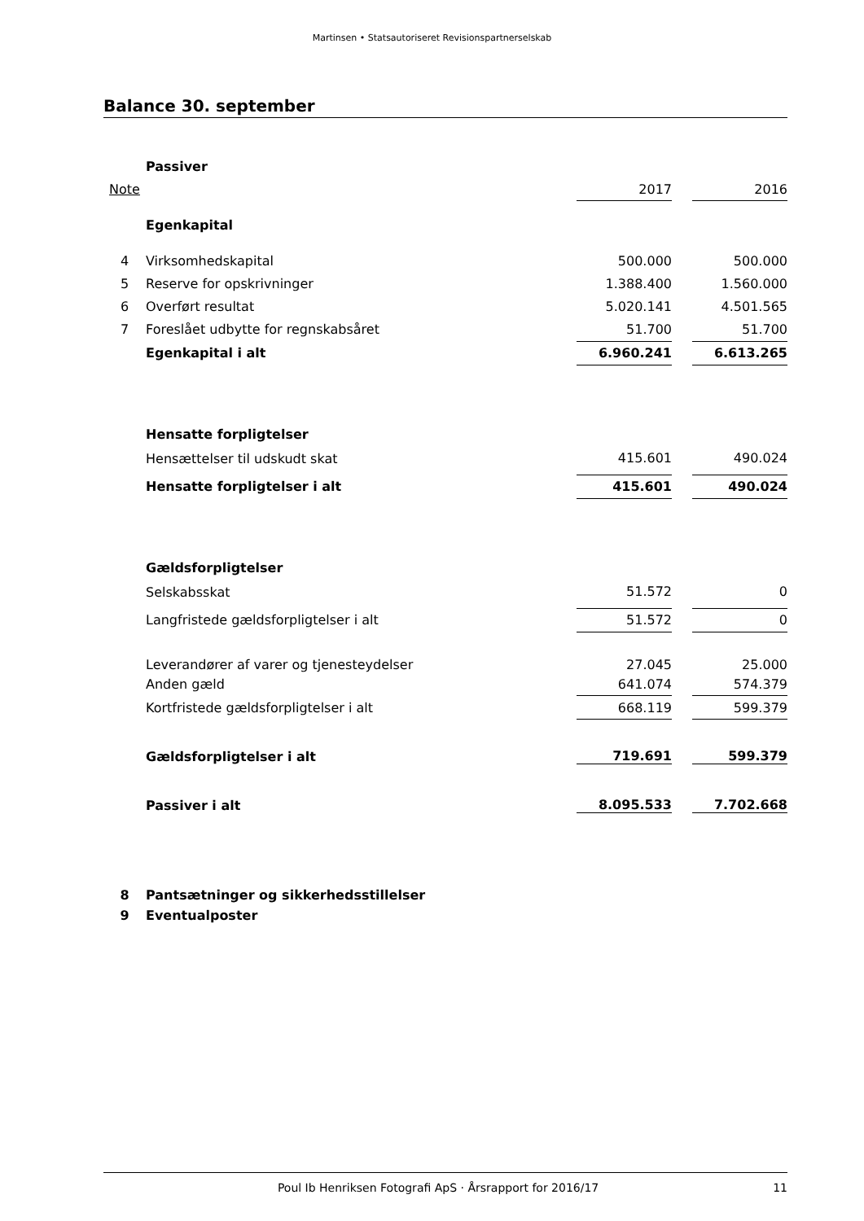Martinsen • Statsautoriseret Revisionspartnerselskab
Balance 30. september
| | Passiver | | | |
| Note | | 2017 | | 2016 |
| | Egenkapital | | | |
| 4 | Virksomhedskapital | 500.000 | | 500.000 |
| 5 | Reserve for opskrivninger | 1.388.400 | | 1.560.000 |
| 6 | Overført resultat | 5.020.141 | | 4.501.565 |
| 7 | Foreslået udbytte for regnskabsåret | 51.700 | | 51.700 |
| | Egenkapital i alt | 6.960.241 | | 6.613.265 |
| | Hensatte forpligtelser | | | |
| | Hensættelser til udskudt skat | 415.601 | | 490.024 |
| | Hensatte forpligtelser i alt | 415.601 | | 490.024 |
| | Gældsforpligtelser | | | |
| | Selskabsskat | 51.572 | | 0 |
| | Langfristede gældsforpligtelser i alt | 51.572 | | 0 |
| | Leverandører af varer og tjenesteydelser | 27.045 | | 25.000 |
| | Anden gæld | 641.074 | | 574.379 |
| | Kortfristede gældsforpligtelser i alt | 668.119 | | 599.379 |
| | Gældsforpligtelser i alt | 719.691 | | 599.379 |
| | Passiver i alt | 8.095.533 | | 7.702.668 |
| 8 | Pantsætninger og sikkerhedsstillelser | | | |
| 9 | Eventualposter | | | |
Poul Ib Henriksen Fotografi ApS · Årsrapport for 2016/17 11